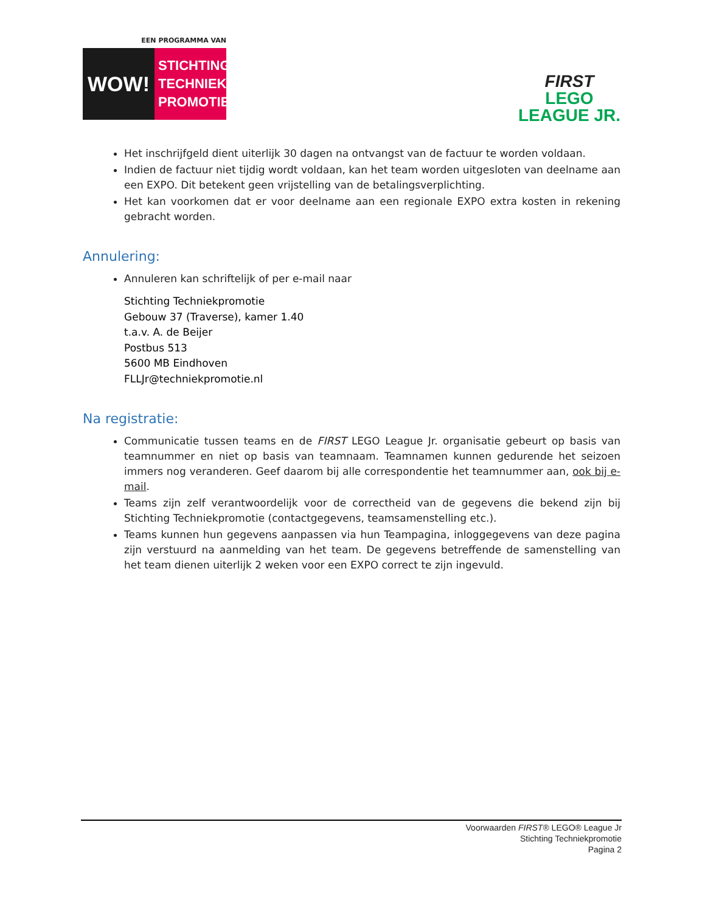EEN PROGRAMMA VAN
WOW!
STICHTING TECHNIEK PROMOTIE
FIRST
LEGO
LEAGUE JR.
Het inschrijfgeld dient uiterlijk 30 dagen na ontvangst van de factuur te worden voldaan.
Indien de factuur niet tijdig wordt voldaan, kan het team worden uitgesloten van deelname aan een EXPO. Dit betekent geen vrijstelling van de betalingsverplichting.
Het kan voorkomen dat er voor deelname aan een regionale EXPO extra kosten in rekening gebracht worden.
Annulering:
Annuleren kan schriftelijk of per e-mail naar
Stichting Techniekpromotie
Gebouw 37 (Traverse), kamer 1.40
t.a.v. A. de Beijer
Postbus 513
5600 MB Eindhoven
FLLJr@techniekpromotie.nl
Na registratie:
Communicatie tussen teams en de FIRST LEGO League Jr. organisatie gebeurt op basis van teamnummer en niet op basis van teamnaam. Teamnamen kunnen gedurende het seizoen immers nog veranderen. Geef daarom bij alle correspondentie het teamnummer aan, ook bij e-mail.
Teams zijn zelf verantwoordelijk voor de correctheid van de gegevens die bekend zijn bij Stichting Techniekpromotie (contactgegevens, teamsamenstelling etc.).
Teams kunnen hun gegevens aanpassen via hun Teampagina, inloggegevens van deze pagina zijn verstuurd na aanmelding van het team. De gegevens betreffende de samenstelling van het team dienen uiterlijk 2 weken voor een EXPO correct te zijn ingevuld.
Voorwaarden FIRST® LEGO® League Jr
Stichting Techniekpromotie
Pagina 2